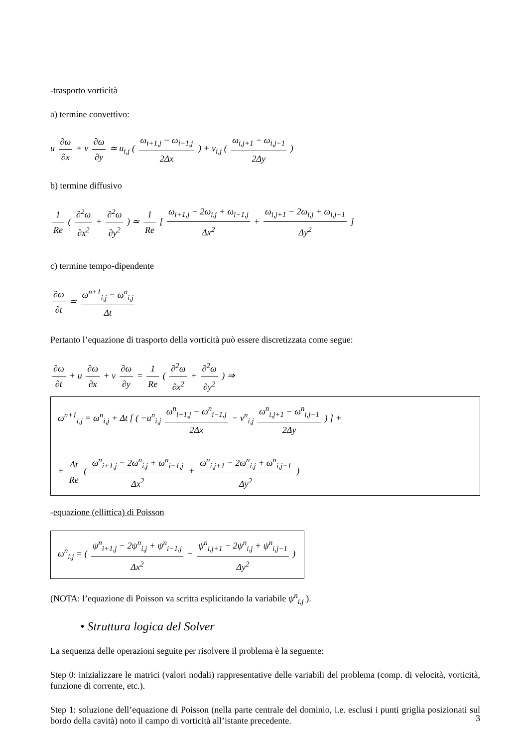-trasporto vorticità
a) termine convettivo:
u ∂ω ∂x + v ∂ω ∂y ≃ u<sub>i,j</sub> ( ω<sub>i+1,j</sub> − ω<sub>i−1,j</sub> 2Δx ) + v<sub>i,j</sub> ( ω<sub>i,j+1</sub> − ω<sub>i,j−1</sub> 2Δy )
b) termine diffusivo
1 Re ( ∂<sup>2</sup>ω ∂x<sup>2</sup> + ∂<sup>2</sup>ω ∂y<sup>2</sup> ) ≃ 1 Re [ ω<sub>i+1,j</sub> − 2ω<sub>i,j</sub> + ω<sub>i−1,j</sub> Δx<sup>2</sup> + ω<sub>i,j+1</sub> − 2ω<sub>i,j</sub> + ω<sub>i,j−1</sub> Δy<sup>2</sup> ]
c) termine tempo-dipendente
∂ω ∂t ≃ ω<sup>n+1</sup><sub>i,j</sub> − ω<sup>n</sup><sub>i,j</sub> Δt
Pertanto l’equazione di trasporto della vorticità può essere discretizzata come segue:
∂ω ∂t + u ∂ω ∂x + v ∂ω ∂y = 1 Re ( ∂<sup>2</sup>ω ∂x<sup>2</sup> + ∂<sup>2</sup>ω ∂y<sup>2</sup> ) ⇒
ω<sup>n+1</sup><sub>i,j</sub> = ω<sup>n</sup><sub>i,j</sub> + Δt [ ( −u<sup>n</sup><sub>i,j</sub> ω<sup>n</sup><sub>i+1,j</sub> − ω<sup>n</sup><sub>i−1,j</sub> 2Δx − v<sup>n</sup><sub>i,j</sub> ω<sup>n</sup><sub>i,j+1</sub> − ω<sup>n</sup><sub>i,j−1</sub> 2Δy ) ] +
+ Δt Re ( ω<sup>n</sup><sub>i+1,j</sub> − 2ω<sup>n</sup><sub>i,j</sub> + ω<sup>n</sup><sub>i−1,j</sub> Δx<sup>2</sup> + ω<sup>n</sup><sub>i,j+1</sub> − 2ω<sup>n</sup><sub>i,j</sub> + ω<sup>n</sup><sub>i,j−1</sub> Δy<sup>2</sup> )
-equazione (ellittica) di Poisson
ω<sup>n</sup><sub>i,j</sub> = ( ψ<sup>n</sup><sub>i+1,j</sub> − 2ψ<sup>n</sup><sub>i,j</sub> + ψ<sup>n</sup><sub>i−1,j</sub> Δx<sup>2</sup> + ψ<sup>n</sup><sub>i,j+1</sub> − 2ψ<sup>n</sup><sub>i,j</sub> + ψ<sup>n</sup><sub>i,j−1</sub> Δy<sup>2</sup> )
(NOTA: l’equazione di Poisson va scritta esplicitando la variabile ψ<sup>n</sup><sub>i,j</sub> ).
• Struttura logica del Solver
La sequenza delle operazioni seguite per risolvere il problema è la seguente:
Step 0: inizializzare le matrici (valori nodali) rappresentative delle variabili del problema (comp. di velocità, vorticità, funzione di corrente, etc.).
Step 1: soluzione dell’equazione di Poisson (nella parte centrale del dominio, i.e. esclusi i punti griglia posizionati sul bordo della cavità) noto il campo di vorticità all’istante precedente.
3